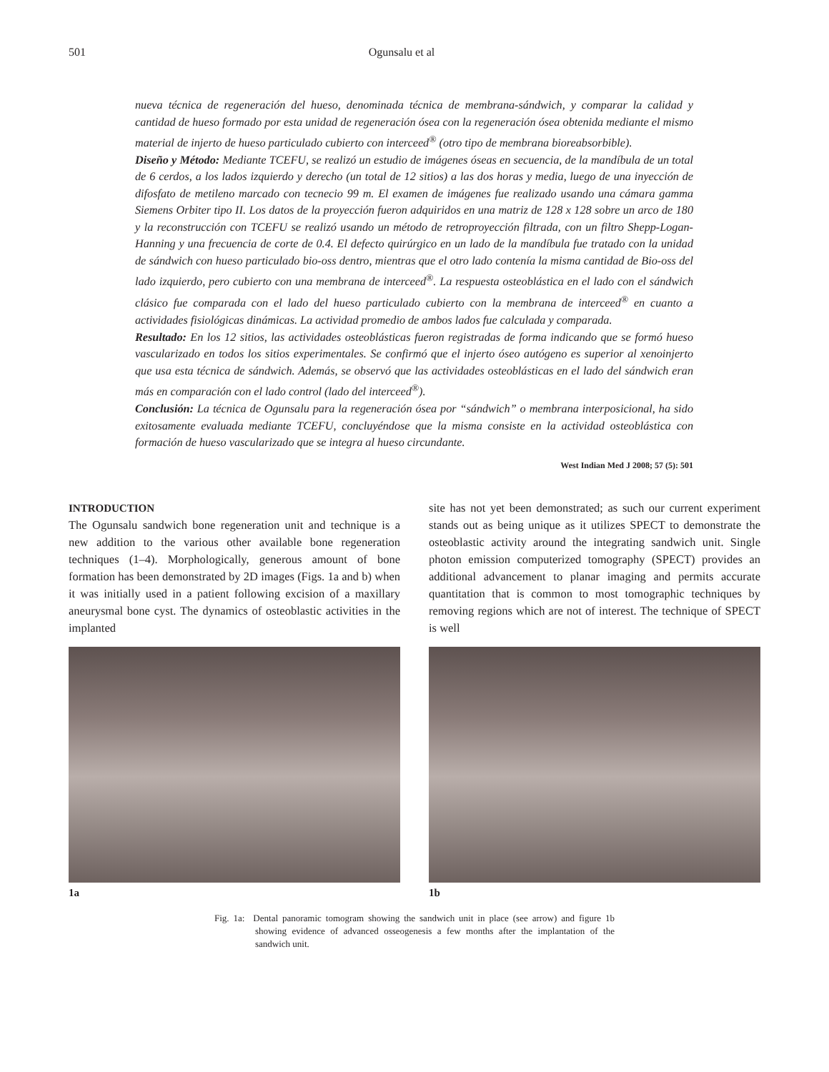501 Ogunsalu et al
nueva técnica de regeneración del hueso, denominada técnica de membrana-sándwich, y comparar la calidad y cantidad de hueso formado por esta unidad de regeneración ósea con la regeneración ósea obtenida mediante el mismo material de injerto de hueso particulado cubierto con interceed<sup>®</sup> (otro tipo de membrana bioreabsorbible).
Diseño y Método: Mediante TCEFU, se realizó un estudio de imágenes óseas en secuencia, de la mandíbula de un total de 6 cerdos, a los lados izquierdo y derecho (un total de 12 sitios) a las dos horas y media, luego de una inyección de difosfato de metileno marcado con tecnecio 99 m. El examen de imágenes fue realizado usando una cámara gamma Siemens Orbiter tipo II. Los datos de la proyección fueron adquiridos en una matriz de 128 x 128 sobre un arco de 180 y la reconstrucción con TCEFU se realizó usando un método de retroproyección filtrada, con un filtro Shepp-Logan-Hanning y una frecuencia de corte de 0.4. El defecto quirúrgico en un lado de la mandíbula fue tratado con la unidad de sándwich con hueso particulado bio-oss dentro, mientras que el otro lado contenía la misma cantidad de Bio-oss del lado izquierdo, pero cubierto con una membrana de interceed<sup>®</sup>. La respuesta osteoblástica en el lado con el sándwich clásico fue comparada con el lado del hueso particulado cubierto con la membrana de interceed<sup>®</sup> en cuanto a actividades fisiológicas dinámicas. La actividad promedio de ambos lados fue calculada y comparada.
Resultado: En los 12 sitios, las actividades osteoblásticas fueron registradas de forma indicando que se formó hueso vascularizado en todos los sitios experimentales. Se confirmó que el injerto óseo autógeno es superior al xenoinjerto que usa esta técnica de sándwich. Además, se observó que las actividades osteoblásticas en el lado del sándwich eran más en comparación con el lado control (lado del interceed<sup>®</sup>).
Conclusión: La técnica de Ogunsalu para la regeneración ósea por “sándwich” o membrana interposicional, ha sido exitosamente evaluada mediante TCEFU, concluyéndose que la misma consiste en la actividad osteoblástica con formación de hueso vascularizado que se integra al hueso circundante.
West Indian Med J 2008; 57 (5): 501
INTRODUCTION
The Ogunsalu sandwich bone regeneration unit and technique is a new addition to the various other available bone regeneration techniques (1–4). Morphologically, generous amount of bone formation has been demonstrated by 2D images (Figs. 1a and b) when it was initially used in a patient following excision of a maxillary aneurysmal bone cyst. The dynamics of osteoblastic activities in the implanted
site has not yet been demonstrated; as such our current experiment stands out as being unique as it utilizes SPECT to demonstrate the osteoblastic activity around the integrating sandwich unit. Single photon emission computerized tomography (SPECT) provides an additional advancement to planar imaging and permits accurate quantitation that is common to most tomographic techniques by removing regions which are not of interest. The technique of SPECT is well
1a 1b
Fig. 1a: Dental panoramic tomogram showing the sandwich unit in place (see arrow) and figure 1b showing evidence of advanced osseogenesis a few months after the implantation of the sandwich unit.